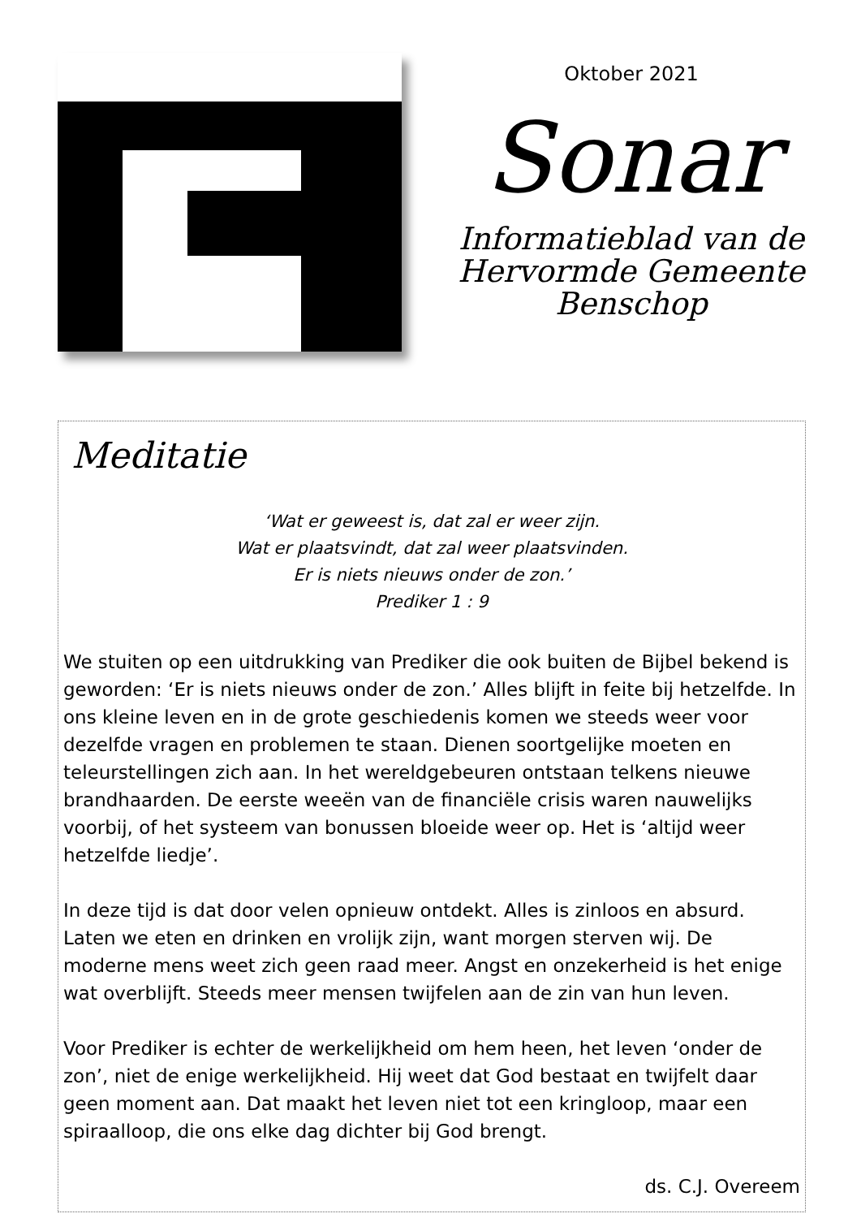Oktober 2021
Sonar
Informatieblad van de
Hervormde Gemeente
Benschop
Meditatie
‘Wat er geweest is, dat zal er weer zijn.
Wat er plaatsvindt, dat zal weer plaatsvinden.
Er is niets nieuws onder de zon.’
Prediker 1 : 9
We stuiten op een uitdrukking van Prediker die ook buiten de Bijbel bekend is geworden: ‘Er is niets nieuws onder de zon.’ Alles blijft in feite bij hetzelfde. In ons kleine leven en in de grote geschiedenis komen we steeds weer voor dezelfde vragen en problemen te staan. Dienen soortgelijke moeten en teleurstellingen zich aan. In het wereldgebeuren ontstaan telkens nieuwe brandhaarden. De eerste weeën van de financiële crisis waren nauwelijks voorbij, of het systeem van bonussen bloeide weer op. Het is ‘altijd weer hetzelfde liedje’.
In deze tijd is dat door velen opnieuw ontdekt. Alles is zinloos en absurd. Laten we eten en drinken en vrolijk zijn, want morgen sterven wij. De moderne mens weet zich geen raad meer. Angst en onzekerheid is het enige wat overblijft. Steeds meer mensen twijfelen aan de zin van hun leven.
Voor Prediker is echter de werkelijkheid om hem heen, het leven ‘onder de zon’, niet de enige werkelijkheid. Hij weet dat God bestaat en twijfelt daar geen moment aan. Dat maakt het leven niet tot een kringloop, maar een spiraalloop, die ons elke dag dichter bij God brengt.
ds. C.J. Overeem